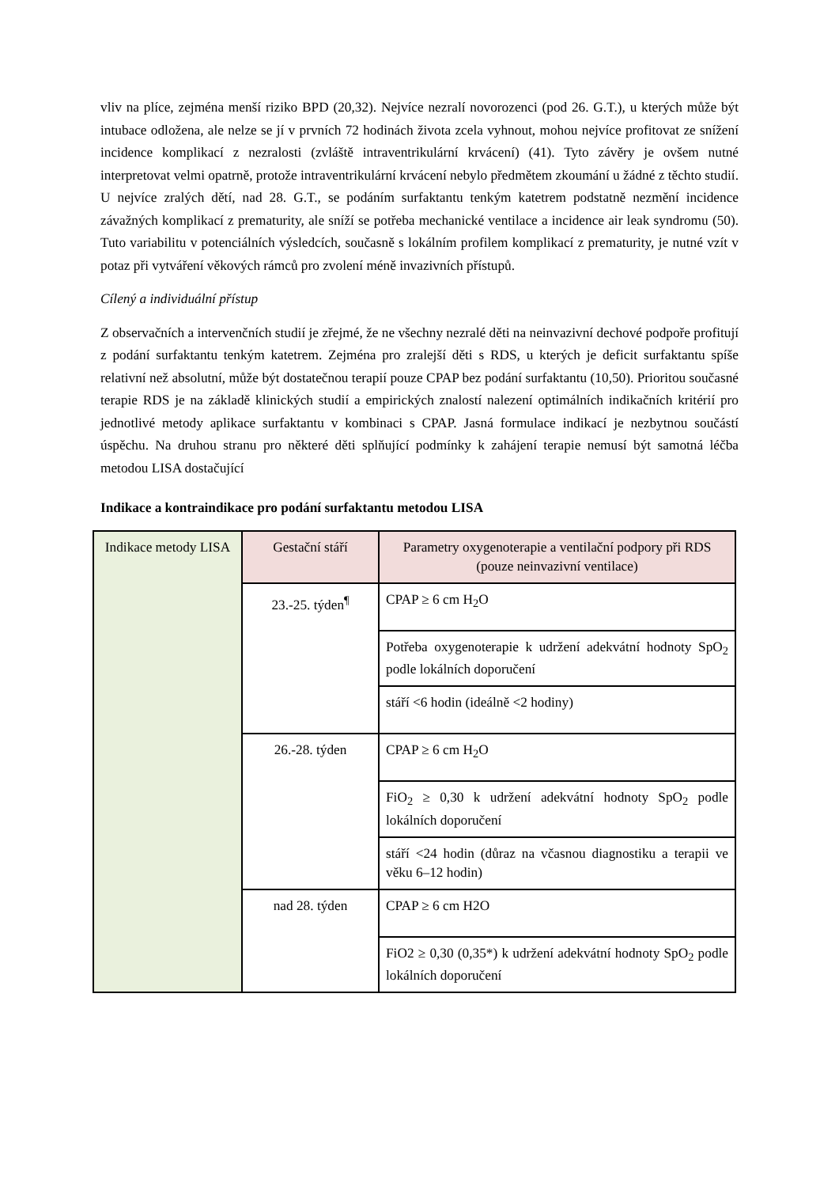vliv na plíce, zejména menší riziko BPD (20,32). Nejvíce nezralí novorozenci (pod 26. G.T.), u kterých může být intubace odložena, ale nelze se jí v prvních 72 hodinách života zcela vyhnout, mohou nejvíce profitovat ze snížení incidence komplikací z nezralosti (zvláště intraventrikulární krvácení) (41). Tyto závěry je ovšem nutné interpretovat velmi opatrně, protože intraventrikulární krvácení nebylo předmětem zkoumání u žádné z těchto studií. U nejvíce zralých dětí, nad 28. G.T., se podáním surfaktantu tenkým katetrem podstatně nezmění incidence závažných komplikací z prematurity, ale sníží se potřeba mechanické ventilace a incidence air leak syndromu (50). Tuto variabilitu v potenciálních výsledcích, současně s lokálním profilem komplikací z prematurity, je nutné vzít v potaz při vytváření věkových rámců pro zvolení méně invazivních přístupů.
Cílený a individuální přístup
Z observačních a intervenčních studií je zřejmé, že ne všechny nezralé děti na neinvazivní dechové podpoře profitují z podání surfaktantu tenkým katetrem. Zejména pro zralejší děti s RDS, u kterých je deficit surfaktantu spíše relativní než absolutní, může být dostatečnou terapií pouze CPAP bez podání surfaktantu (10,50). Prioritou současné terapie RDS je na základě klinických studií a empirických znalostí nalezení optimálních indikačních kritérií pro jednotlivé metody aplikace surfaktantu v kombinaci s CPAP. Jasná formulace indikací je nezbytnou součástí úspěchu. Na druhou stranu pro některé děti splňující podmínky k zahájení terapie nemusí být samotná léčba metodou LISA dostačující
Indikace a kontraindikace pro podání surfaktantu metodou LISA
| Indikace metody LISA | Gestační stáří | Parametry oxygenoterapie a ventilační podpory při RDS (pouze neinvazivní ventilace) |
| | 23.-25. týden<sup>¶</sup> | CPAP ≥ 6 cm H<sub>2</sub>O |
| | | Potřeba oxygenoterapie k udržení adekvátní hodnoty SpO<sub>2</sub> podle lokálních doporučení |
| | | stáří <6 hodin (ideálně <2 hodiny) |
| | 26.-28. týden | CPAP ≥ 6 cm H<sub>2</sub>O |
| | | FiO<sub>2</sub> ≥ 0,30 k udržení adekvátní hodnoty SpO<sub>2</sub> podle lokálních doporučení |
| | | stáří <24 hodin (důraz na včasnou diagnostiku a terapii ve věku 6–12 hodin) |
| | nad 28. týden | CPAP ≥ 6 cm H2O |
| | | FiO2 ≥ 0,30 (0,35*) k udržení adekvátní hodnoty SpO<sub>2</sub> podle lokálních doporučení |